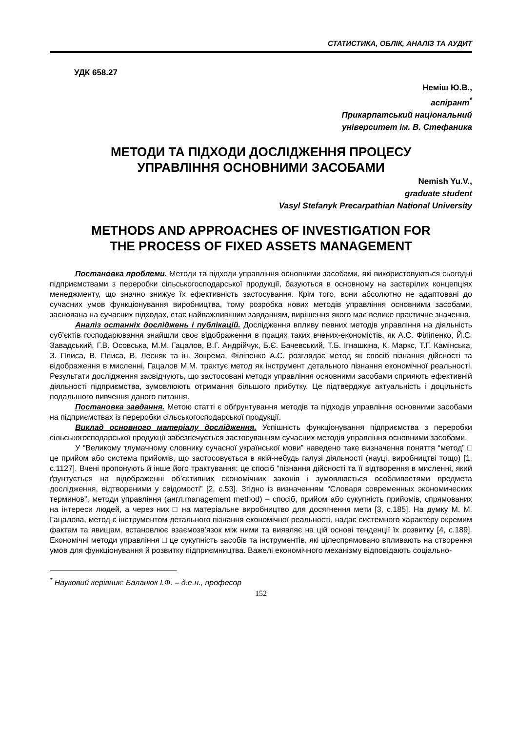СТАТИСТИКА, ОБЛІК, АНАЛІЗ ТА АУДИТ
УДК 658.27
Неміш Ю.В.,
аспірант<sup>*</sup>
Прикарпатський національний
університет ім. В. Стефаника
МЕТОДИ ТА ПІДХОДИ ДОСЛІДЖЕННЯ ПРОЦЕСУ
УПРАВЛІННЯ ОСНОВНИМИ ЗАСОБАМИ
Nemish Yu.V.,
graduate student
Vasyl Stefanyk Precarpathian National University
METHODS AND APPROACHES OF INVESTIGATION FOR
THE PROCESS OF FIXED ASSETS MANAGEMENT
Постановка проблеми. Методи та підходи управління основними засобами, які використовуються сьогодні підприємствами з переробки сільськогосподарської продукції, базуються в основному на застарілих концепціях менеджменту, що значно знижує їх ефективність застосування. Крім того, вони абсолютно не адаптовані до сучасних умов функціонування виробництва, тому розробка нових методів управління основними засобами, заснована на сучасних підходах, стає найважливішим завданням, вирішення якого має велике практичне значення.
Аналіз останніх досліджень і публікацій. Дослідження впливу певних методів управління на діяльність суб’єктів господарювання знайшли своє відображення в працях таких вчених-економістів, як А.С. Філіпенко, Й.С. Завадський, Г.В. Осовська, М.М. Гацалов, В.Г. Андрійчук, Б.Є. Бачевський, Т.Б. Ігнашкіна, К. Маркс, Т.Г. Камінська, З. Плиса, В. Плиса, В. Лесняк та ін. Зокрема, Філіпенко А.С. розглядає метод як спосіб пізнання дійсності та відображення в мисленні, Гацалов М.М. трактує метод як інструмент детального пізнання економічної реальності. Результати дослідження засвідчують, що застосовані методи управління основними засобами сприяють ефективній діяльності підприємства, зумовлюють отримання більшого прибутку. Це підтверджує актуальність і доцільність подальшого вивчення даного питання.
Постановка завдання. Метою статті є обґрунтування методів та підходів управління основними засобами на підприємствах із переробки сільськогосподарської продукції.
Виклад основного матеріалу дослідження. Успішність функціонування підприємства з переробки сільськогосподарської продукції забезпечується застосуванням сучасних методів управління основними засобами.
У “Великому тлумачному словнику сучасної української мови” наведено таке визначення поняття “метод” □ це прийом або система прийомів, що застосовується в якій-небудь галузі діяльності (науці, виробництві тощо) [1, с.1127]. Вчені пропонують й інше його трактування: це спосіб “пізнання дійсності та її відтворення в мисленні, який ґрунтується на відображенні об’єктивних економічних законів і зумовлюється особливостями предмета дослідження, відтвореними у свідомості” [2, с.53]. Згідно із визначенням “Словаря современных экономических терминов”, методи управління (англ.management method) – спосіб, прийом або сукупність прийомів, спрямованих на інтереси людей, а через них □ на матеріальне виробництво для досягнення мети [3, с.185]. На думку М. М. Гацалова, метод є інструментом детального пізнання економічної реальності, надає системного характеру окремим фактам та явищам, встановлює взаємозв’язок між ними та виявляє на цій основі тенденції їх розвитку [4, с.189]. Економічні методи управління □ це сукупність засобів та інструментів, які цілеспрямовано впливають на створення умов для функціонування й розвитку підприємництва. Важелі економічного механізму відповідають соціально-
<sup>*</sup> Науковий керівник: Баланюк І.Ф. – д.е.н., професор
152